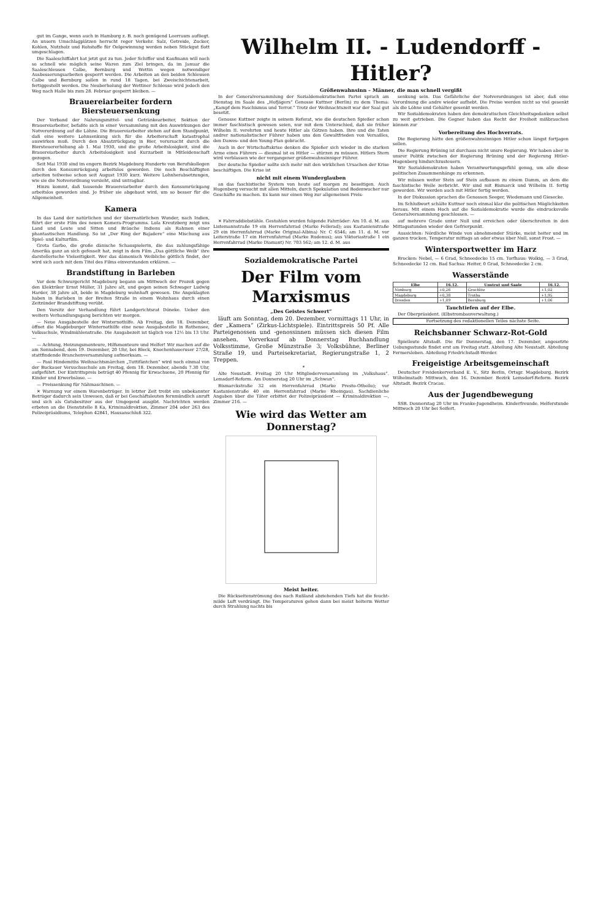gut im Gange, wenn auch in Hamburg z. B. noch genügend Leerraum aufliegt. An unsern Umschlagplätzen herrscht reger Verkehr. Salz, Getreide, Zucker, Kohlen, Nutzholz und Rohstoffe für Oelgewinnung werden neben Stückgut flott umgeschlagen.
Die Saaleschiffahrt hat jetzt gut zu tun. Jeder Schiffer und Kaufmann will noch so schnell wie möglich seine Waren zum Ziel bringen, da im Januar die Saaleschleusen Calbe, Bernburg und Wettin wegen notwendiger Ausbesserungsarbeiten gesperrt werden. Die Arbeiten an den beiden Schleusen Calbe und Bernburg sollen in rund 18 Tagen, bei Zweischichtenarbeit, fertiggestellt werden. Die Neuberholung der Wettiner Schleuse wird jedoch den Weg nach Halle bis zum 28. Februar gesperrt bleiben. —
Brauereiarbeiter fordern Biersteuersenkung
Der Verband der Nahrungsmittel- und Getränkearbeiter, Sektion der Brauereiarbeiter, befaßte sich in einer Versammlung mit den Auswirkungen der Notverordnung auf die Löhne. Die Brauereiarbeiter stehen auf dem Standpunkt, daß eine weitere Lohnsenkung sich für die Arbeiterschaft katastrophal auswirken muß. Durch den Absatzrückgang in Bier, verursacht durch die Biersteuererhöhung ab 1. Mai 1930, und die große Arbeitslosigkeit, sind die Brauereiarbeiter durch Arbeitslosigkeit und Kurzarbeit in Mitleidenschaft gezogen.
Seit Mai 1930 sind im engern Bezirk Magdeburg Hunderte von Berufskollegen durch den Konsumrückgang arbeitslos geworden. Die noch Beschäftigten arbeiten teilweise schon seit August 1930 kurz. Weitere Lohnherabsetzungen, wie sie die Notverordnung vorsieht, sind untragbar.
Hinzu kommt, daß tausende Brauereiarbeiter durch den Konsumrückgang arbeitslos geworden sind. Je früher sie abgebaut wird, um so besser für die Allgemeinheit.
Kamera
In das Land der natürlichen und der übernatürlichen Wunder, nach Indien, führt der erste Film des neuen Kamera-Programms. Lola Kreutzberg zeigt uns Land und Leute und Sitten und Bräuche Indiens als Rahmen einer phantastischen Handlung. So ist „Der Ring der Bajadere“ eine Mischung aus Spiel- und Kulturfilm.
Greta Garbo, die große dänische Schauspielerin, die das zahlungsfähige Amerika ganz an sich gefesselt hat, zeigt in dem Film „Das göttliche Weib“ ihre darstellerische Vielseitigkeit. Wer das dämonisch Weibliche göttlich findet, der wird sich auch mit dem Titel des Films einverstanden erklären. —
Brandstiftung in Barleben
Vor dem Schwurgericht Magdeburg begann am Mittwoch der Prozeß gegen den Elektriker Ernst Müller, 31 Jahre alt, und gegen seinen Schwager Ludwig Harder, 38 Jahre alt, beide in Magdeburg wohnhaft gewesen. Die Angeklagten haben in Barleben in der Breiten Straße in einem Wohnhaus durch einen Zeitzünder Brandstiftung verübt.
Den Vorsitz der Verhandlung führt Landgerichtsrat Döneke. Ueber den weitern Verhandlungsgang berichten wir morgen.
— Neue Ausgabestelle der Winternothilfe. Ab Freitag, den 18. Dezember, öffnet die Magdeburger Winternothilfe eine neue Ausgabestelle in Rothensee, Volksschule, Windmühlenstraße. Die Ausgabezeit ist täglich von 12½ bis 13 Uhr. —
— Achtung, Heizungsmonteure, Hilfsmonteure und Helfer! Wir machen auf die am Sonnabend, dem 19. Dezember, 20 Uhr, bei Bleck, Knochenhaueruser 27/28, stattfindende Branchenversammlung aufmerksam. —
— Paul Hindemiths Weihnachtsmärchen „Tuttifäntchen“ wird noch einmal von der Buckauer Versuchsschule am Freitag, dem 18. Dezember, abends 7.30 Uhr, aufgeführt. Der Eintrittspreis beträgt 40 Pfennig für Erwachsene, 20 Pfennig für Kinder und Erwerbslose. —
— Preissenkung für Nähmaschinen. —
✕ Warnung vor einem Warenbetrüger. In letzter Zeit treibt ein unbekannter Betrüger dadurch sein Unwesen, daß er bei Geschäftsleuten fernmündlich anruft und sich als Gutsbesitzer aus der Umgegend ausgibt. Nachrichten werden erbeten an die Dienststelle 8 Ka, Kriminaldirektion, Zimmer 204 oder 263 des Polizeipräsidiums, Telephon 42841, Hausanschluß 322.
Wilhelm II. - Ludendorff - Hitler?
Größenwahnsinn – Männer, die man schnell vergißt
In der Generalversammlung der Sozialdemokratischen Partei sprach am Dienstag im Saale des „Hofjägers“ Genosse Kuttner (Berlin) zu dem Thema: „Kampf dem Faschismus und Terror.“ Trotz der Weihnachtszeit war der Saal gut besetzt.
Genosse Kuttner zeigte in seinem Referat, wie die deutschen Spießer schon immer faschistisch gewesen seien, nur mit dem Unterschied, daß sie früher Wilhelm II. verehrten und heute Hitler als Götzen haben. Ihre und die Taten andrer nationalistischer Führer haben uns den Gewaltfrieden von Versailles, den Dawes- und den Young-Plan gebracht.
Auch in der Wirtschaftskrise denken die Spießer sich wieder in die starken Arme eines Führers — diesmal ist es Hitler — stürzen zu müssen. Hitlers Stern wird verblassen wie der vergangener größenwahnsinniger Führer.
Der deutsche Spießer sollte sich mehr mit den wirklichen Ursachen der Krise beschäftigen. Die Krise ist
nicht mit einem Wunderglauben
an das faschistische System von heute auf morgen zu beseitigen. Auch Hugenberg versucht mit allen Mitteln, durch Spekulation und Bodenwucher nur Geschäfte zu machen. Es kann nur einen Weg zur allgemeinen Preis-
senkung sein. Das Gefährliche der Notverordnungen ist aber, daß eine Verordnung die andre wieder aufhebt. Die Preise werden nicht so viel gesenkt als die Löhne und Gehälter gesenkt werden.
Wir Sozialdemokraten haben den demokratischen Gleichheitsgedanken selbst zu weit getrieben. Die Gegner haben das Recht der Freiheit mißbrauchen können zur
Vorbereitung des Hochverrats.
Die Regierung hätte den größenwahnsinnigen Hitler schon längst fortjagen sollen.
Die Regierung Brüning ist durchaus nicht unsre Regierung. Wir haben aber in unsrer Politik zwischen der Regierung Brüning und der Regierung Hitler-Hugenberg hindurchzusteuern.
Wir Sozialdemokraten haben Verantwortungsgefühl genug, um alle diese politischen Zusammenhänge zu erkennen.
Wir müssen weiter Stein auf Stein aufbauen zu einem Damm, an dem die faschistische Welle zerbricht. Wir sind mit Bismarck und Wilhelm II. fertig geworden. Wir werden auch mit Hitler fertig werden.
In der Diskussion sprachen die Genossen Seeger, Wiedemann und Giesecke.
Im Schlußwort schälte Kuttner noch einmal klar die politischen Möglichkeiten heraus. Mit einem Hoch auf die Sozialdemokratie wurde die eindrucksvolle Generalversammlung geschlossen. —
✕ Fahrraddiebstähle. Gestohlen wurden folgende Fahrräder: Am 10. d. M. aus Listemannstraße 19 ein Herrenfahrrad (Marke Fellerad); aus Kastanienstraße 29 ein Herrenfahrrad (Marke Original-Albina) Nr. C 6546; am 11. d. M. vor Leiterstraße 17 ein Herrenfahrrad (Marke Rudenus); aus Viktoriastraße 1 ein Herrenfahrrad (Marke Diamant) Nr. 703 562; am 12. d. M. aus
Sozialdemokratische Partei
Der Film vom Marxismus
„Des Geistes Schwert“
läuft am Sonntag, dem 20. Dezember, vormittags 11 Uhr, in der „Kamera“ (Zirkus-Lichtspiele). Eintrittspreis 50 Pf. Alle Parteigenossen und -genossinnen müssen sich diesen Film ansehen. Vorverkauf ab Donnerstag Buchhandlung Volksstimme, Große Münzstraße 3; Volksbühne, Berliner Straße 19, und Parteisekretariat, Regierungstraße 1, 2 Treppen.
*
Alte Neustadt. Freitag 20 Uhr Mitgliederversammlung im „Volkshaus“. Lemsdorf-Reform. Am Donnerstag 20 Uhr im „Schwan“.
Bismarckstraße 32 ein Herrenfahrrad (Marke Presto-Othello); vor Kastanienstraße 40 ein Herrenfahrrad (Marke Rheingau). Sachdienliche Angaben über die Täter erbittet der Polizeipräsident — Kriminaldirektion —, Zimmer 216. —
Wie wird das Wetter am Donnerstag?
Meist heiter.
Die Rückseitenströmung des nach Rußland abziehenden Tiefs hat die feucht-milde Luft verdrängt. Die Temperaturen gehen dann bei meist heiterm Wetter durch Strahlung nachts bis
auf mehrere Grade unter Null und erreichen oder überschreiten in den Mittagsstunden wieder den Gefrierpunkt.
Aussichten: Nördliche Winde von abnehmender Stärke, meist heiter und im ganzen trocken, Temperatur mittags an oder etwas über Null, sonst Frost. —
Wintersportwetter im Harz
Brocken: Nebel, — 6 Grad, Schneedecke 15 cm. Torfhaus: Wolkig, — 3 Grad, Schneedecke 12 cm. Bad Sachsa: Heiter, 0 Grad, Schneedecke 2 cm.
Wasserstände
| Elbe | 16.12. | Unstrut und Saale | 16.12. |
| --- | --- | --- | --- |
| Nimburg | +0,26 | Grochlitz | +1,02 |
| Magdeburg | +0,38 | Trotha | +1,95 |
| Dresden | +1,09 | Bernburg | +1,06 |
Tauchtiefen auf der Elbe.
Der Oberpräsident. (Elbstrombauverwaltung.)
Fortsetzung des redaktionellen Teiles nächste Seite.
Reichsbanner Schwarz-Rot-Gold
Spielleute Altstadt. Die für Donnerstag, den 17. Dezember, angesetzte Uebungsstunde findet erst am Freitag statt. Abteilung Alte Neustadt. Abteilung Fermersleben. Abteilung Friedrichstadt-Werder.
Freigeistige Arbeitsgemeinschaft
Deutscher Freidenkerverband E. V., Sitz Berlin, Ortsgr. Magdeburg. Bezirk Wilhelmstadt: Mittwoch, den 16. Dezember. Bezirk Lemsdorf-Reform. Bezirk Altstadt. Bezirk Cracau.
Aus der Jugendbewegung
SSB. Donnerstag 20 Uhr im Franke-Jugendheim. Kinderfreunde. Helferstunde Mittwoch 20 Uhr bei Seifert.